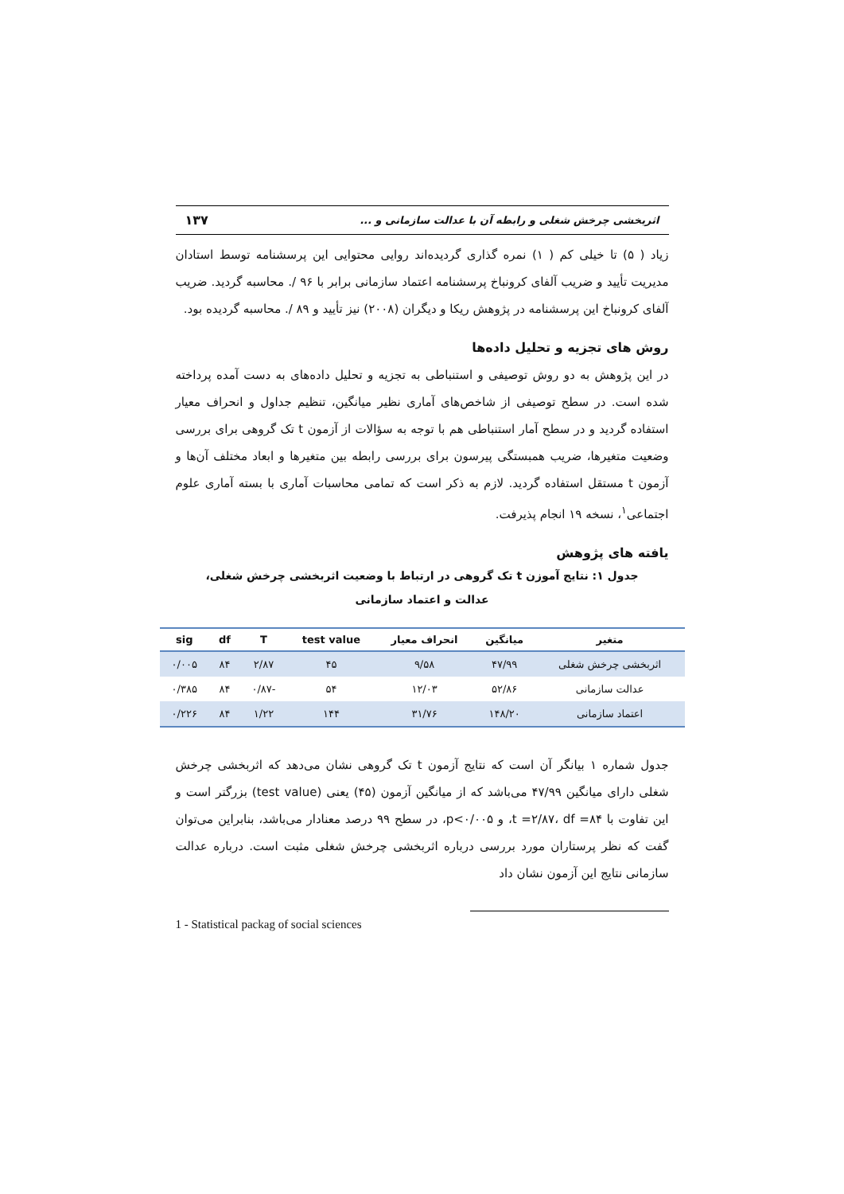اثربخشی چرخش شغلی و رابطه آن با عدالت سازمانی و ... ۱۳۷
زیاد ( ۵) تا خیلی کم ( ۱) نمره گذاری گردیده‌اند روایی محتوایی این پرسشنامه توسط استادان مدیریت تأیید و ضریب آلفای کرونباخ پرسشنامه اعتماد سازمانی برابر با ۹۶ /. محاسبه گردید. ضریب آلفای کرونباخ این پرسشنامه در پژوهش ریکا و دیگران (۲۰۰۸) نیز تأیید و ۸۹ /. محاسبه گردیده بود.
روش های تجزیه و تحلیل داده‌ها
در این پژوهش به دو روش توصیفی و استنباطی به تجزیه و تحلیل داده‌های به دست آمده پرداخته شده است. در سطح توصیفی از شاخص‌های آماری نظیر میانگین، تنظیم جداول و انحراف معیار استفاده گردید و در سطح آمار استنباطی هم با توجه به سؤالات از آزمون t تک گروهی برای بررسی وضعیت متغیرها، ضریب همبستگی پیرسون برای بررسی رابطه بین متغیرها و ابعاد مختلف آن‌ها و آزمون t مستقل استفاده گردید. لازم به ذکر است که تمامی محاسبات آماری با بسته آماری علوم اجتماعی<sup>۱</sup>، نسخه ۱۹ انجام پذیرفت.
یافته های پژوهش
جدول ۱: نتایج آموزن t تک گروهی در ارتباط با وضعیت اثربخشی چرخش شغلی، عدالت و اعتماد سازمانی
| متغیر | میانگین | انحراف معیار | test value | T | df | sig |
| --- | --- | --- | --- | --- | --- | --- |
| اثربخشی چرخش شغلی | ۴۷/۹۹ | ۹/۵۸ | ۴۵ | ۲/۸۷ | ۸۴ | ۰/۰۰۵ |
| عدالت سازمانی | ۵۲/۸۶ | ۱۲/۰۳ | ۵۴ | -۰/۸۷ | ۸۴ | ۰/۳۸۵ |
| اعتماد سازمانی | ۱۴۸/۲۰ | ۳۱/۷۶ | ۱۴۴ | ۱/۲۲ | ۸۴ | ۰/۲۲۶ |
جدول شماره ۱ بیانگر آن است که نتایج آزمون t تک گروهی نشان می‌دهد که اثربخشی چرخش شغلی دارای میانگین ۴۷/۹۹ می‌باشد که از میانگین آزمون (۴۵) یعنی (test value) بزرگتر است و این تفاوت با t =۲/۸۷، df =۸۴، و p<۰/۰۰۵، در سطح ۹۹ درصد معنادار می‌باشد، بنابراین می‌توان گفت که نظر پرستاران مورد بررسی درباره اثربخشی چرخش شغلی مثبت است. درباره عدالت سازمانی نتایج این آزمون نشان داد
1 - Statistical packag of social sciences